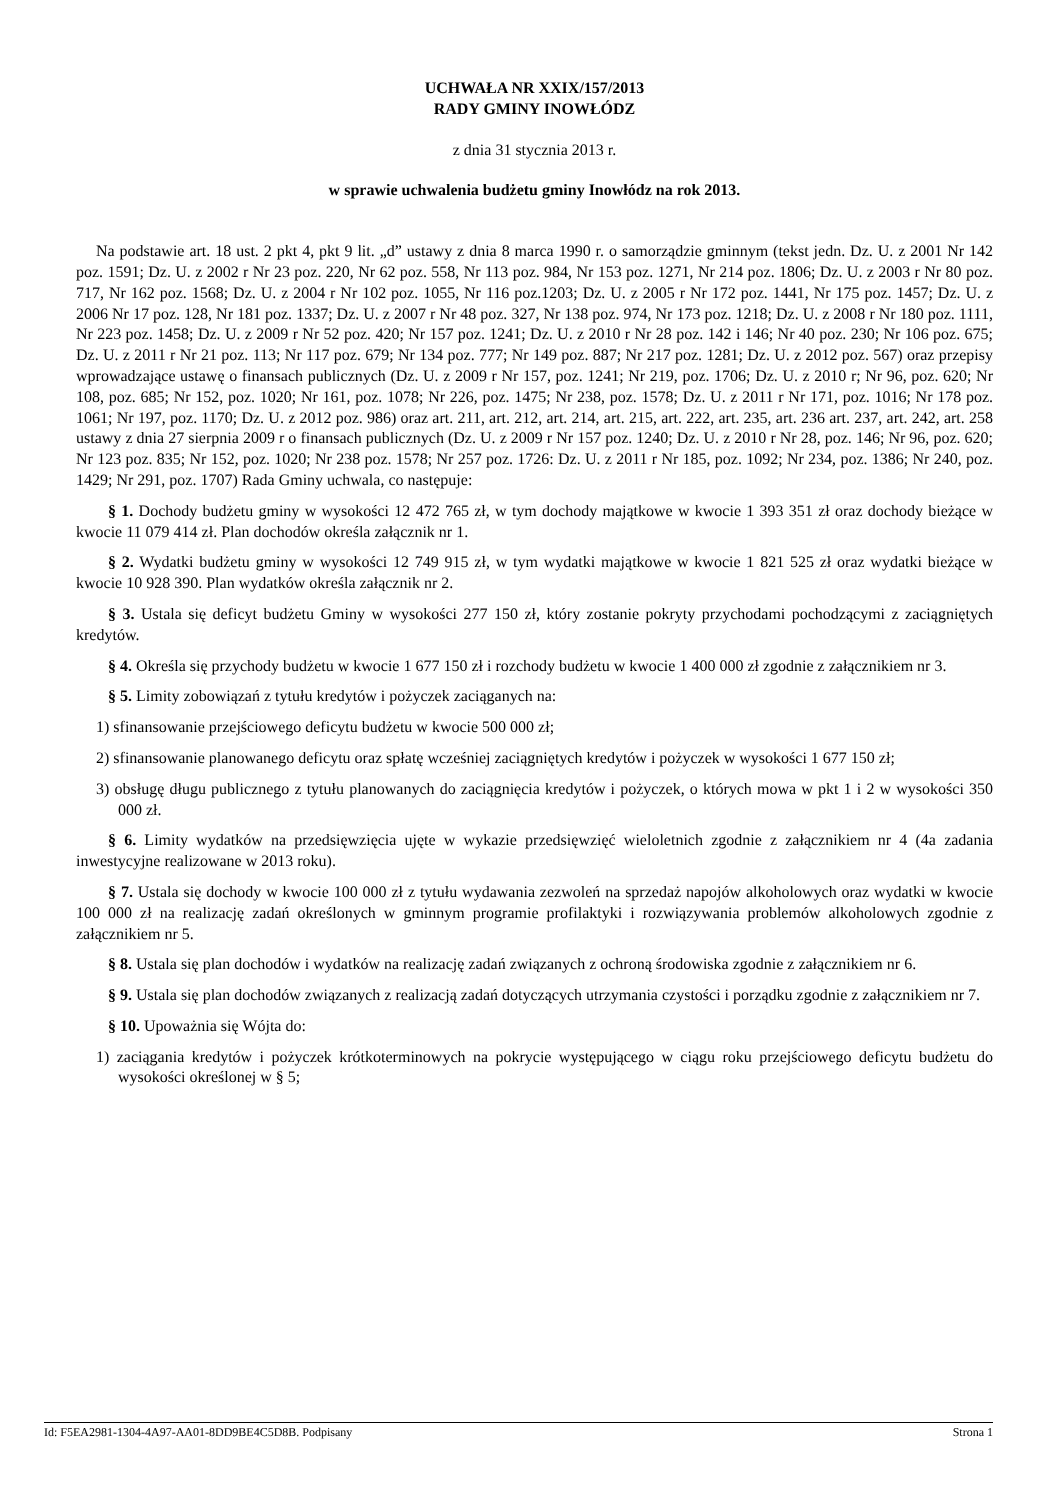UCHWAŁA NR XXIX/157/2013
RADY GMINY INOWŁÓDZ
z dnia 31 stycznia 2013 r.
w sprawie uchwalenia budżetu gminy Inowłódz na rok 2013.
Na podstawie art. 18 ust. 2 pkt 4, pkt 9 lit. „d” ustawy z dnia 8 marca 1990 r. o samorządzie gminnym (tekst jedn. Dz. U. z 2001 Nr 142 poz. 1591; Dz. U. z 2002 r Nr 23 poz. 220, Nr 62 poz. 558, Nr 113 poz. 984, Nr 153 poz. 1271, Nr 214 poz. 1806; Dz. U. z 2003 r Nr 80 poz. 717, Nr 162 poz. 1568; Dz. U. z 2004 r Nr 102 poz. 1055, Nr 116 poz.1203; Dz. U. z 2005 r Nr 172 poz. 1441, Nr 175 poz. 1457; Dz. U. z 2006 Nr 17 poz. 128, Nr 181 poz. 1337; Dz. U. z 2007 r Nr 48 poz. 327, Nr 138 poz. 974, Nr 173 poz. 1218; Dz. U. z 2008 r Nr 180 poz. 1111, Nr 223 poz. 1458; Dz. U. z 2009 r Nr 52 poz. 420; Nr 157 poz. 1241; Dz. U. z 2010 r Nr 28 poz. 142 i 146; Nr 40 poz. 230; Nr 106 poz. 675; Dz. U. z 2011 r Nr 21 poz. 113; Nr 117 poz. 679; Nr 134 poz. 777; Nr 149 poz. 887; Nr 217 poz. 1281; Dz. U. z 2012 poz. 567) oraz przepisy wprowadzające ustawę o finansach publicznych (Dz. U. z 2009 r Nr 157, poz. 1241; Nr 219, poz. 1706; Dz. U. z 2010 r; Nr 96, poz. 620; Nr 108, poz. 685; Nr 152, poz. 1020; Nr 161, poz. 1078; Nr 226, poz. 1475; Nr 238, poz. 1578; Dz. U. z 2011 r Nr 171, poz. 1016; Nr 178 poz. 1061; Nr 197, poz. 1170; Dz. U. z 2012 poz. 986) oraz art. 211, art. 212, art. 214, art. 215, art. 222, art. 235, art. 236 art. 237, art. 242, art. 258 ustawy z dnia 27 sierpnia 2009 r o finansach publicznych (Dz. U. z 2009 r Nr 157 poz. 1240; Dz. U. z 2010 r Nr 28, poz. 146; Nr 96, poz. 620; Nr 123 poz. 835; Nr 152, poz. 1020; Nr 238 poz. 1578; Nr 257 poz. 1726: Dz. U. z 2011 r Nr 185, poz. 1092; Nr 234, poz. 1386; Nr 240, poz. 1429; Nr 291, poz. 1707) Rada Gminy uchwala, co następuje:
§ 1. Dochody budżetu gminy w wysokości 12 472 765 zł, w tym dochody majątkowe w kwocie 1 393 351 zł oraz dochody bieżące w kwocie 11 079 414 zł. Plan dochodów określa załącznik nr 1.
§ 2. Wydatki budżetu gminy w wysokości 12 749 915 zł, w tym wydatki majątkowe w kwocie 1 821 525 zł oraz wydatki bieżące w kwocie 10 928 390. Plan wydatków określa załącznik nr 2.
§ 3. Ustala się deficyt budżetu Gminy w wysokości 277 150 zł, który zostanie pokryty przychodami pochodzącymi z zaciągniętych kredytów.
§ 4. Określa się przychody budżetu w kwocie 1 677 150 zł i rozchody budżetu w kwocie 1 400 000 zł zgodnie z załącznikiem nr 3.
§ 5. Limity zobowiązań z tytułu kredytów i pożyczek zaciąganych na:
1) sfinansowanie przejściowego deficytu budżetu w kwocie 500 000 zł;
2) sfinansowanie planowanego deficytu oraz spłatę wcześniej zaciągniętych kredytów i pożyczek w wysokości 1 677 150 zł;
3) obsługę długu publicznego z tytułu planowanych do zaciągnięcia kredytów i pożyczek, o których mowa w pkt 1 i 2 w wysokości 350 000 zł.
§ 6. Limity wydatków na przedsięwzięcia ujęte w wykazie przedsięwzięć wieloletnich zgodnie z załącznikiem nr 4 (4a zadania inwestycyjne realizowane w 2013 roku).
§ 7. Ustala się dochody w kwocie 100 000 zł z tytułu wydawania zezwoleń na sprzedaż napojów alkoholowych oraz wydatki w kwocie 100 000 zł na realizację zadań określonych w gminnym programie profilaktyki i rozwiązywania problemów alkoholowych zgodnie z załącznikiem nr 5.
§ 8. Ustala się plan dochodów i wydatków na realizację zadań związanych z ochroną środowiska zgodnie z załącznikiem nr 6.
§ 9. Ustala się plan dochodów związanych z realizacją zadań dotyczących utrzymania czystości i porządku zgodnie z załącznikiem nr 7.
§ 10. Upoważnia się Wójta do:
1) zaciągania kredytów i pożyczek krótkoterminowych na pokrycie występującego w ciągu roku przejściowego deficytu budżetu do wysokości określonej w § 5;
Id: F5EA2981-1304-4A97-AA01-8DD9BE4C5D8B. Podpisany Strona 1